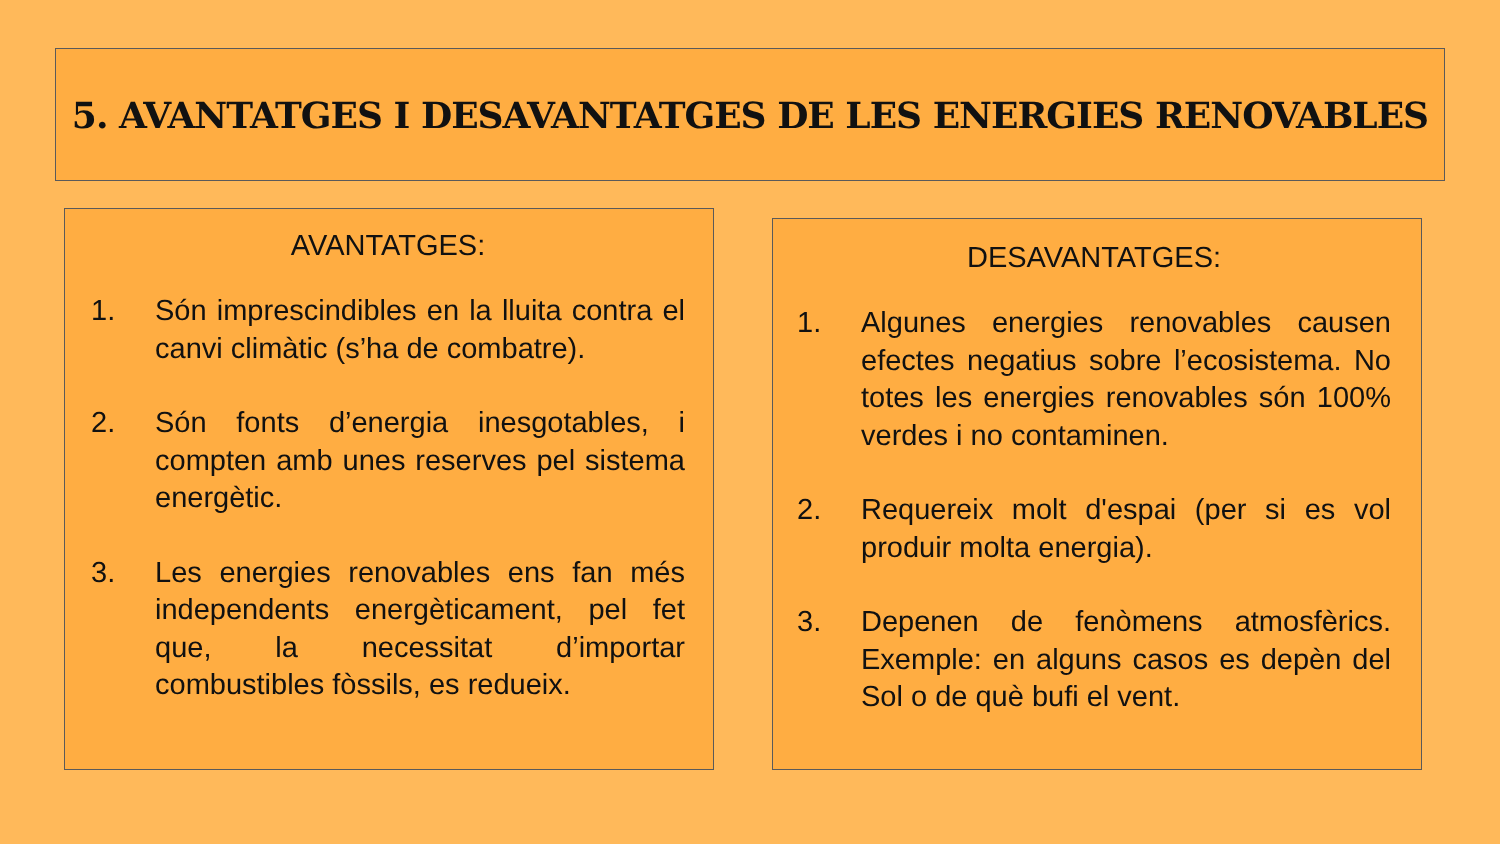5. AVANTATGES I DESAVANTATGES DE LES ENERGIES RENOVABLES
AVANTATGES:
1. Són imprescindibles en la lluita contra el canvi climàtic (s’ha de combatre).
2. Són fonts d’energia inesgotables, i compten amb unes reserves pel sistema energètic.
3. Les energies renovables ens fan més independents energèticament, pel fet que, la necessitat d’importar combustibles fòssils, es redueix.
DESAVANTATGES:
1. Algunes energies renovables causen efectes negatius sobre l’ecosistema. No totes les energies renovables són 100% verdes i no contaminen.
2. Requereix molt d'espai (per si es vol produir molta energia).
3. Depenen de fenòmens atmosfèrics. Exemple: en alguns casos es depèn del Sol o de què bufi el vent.